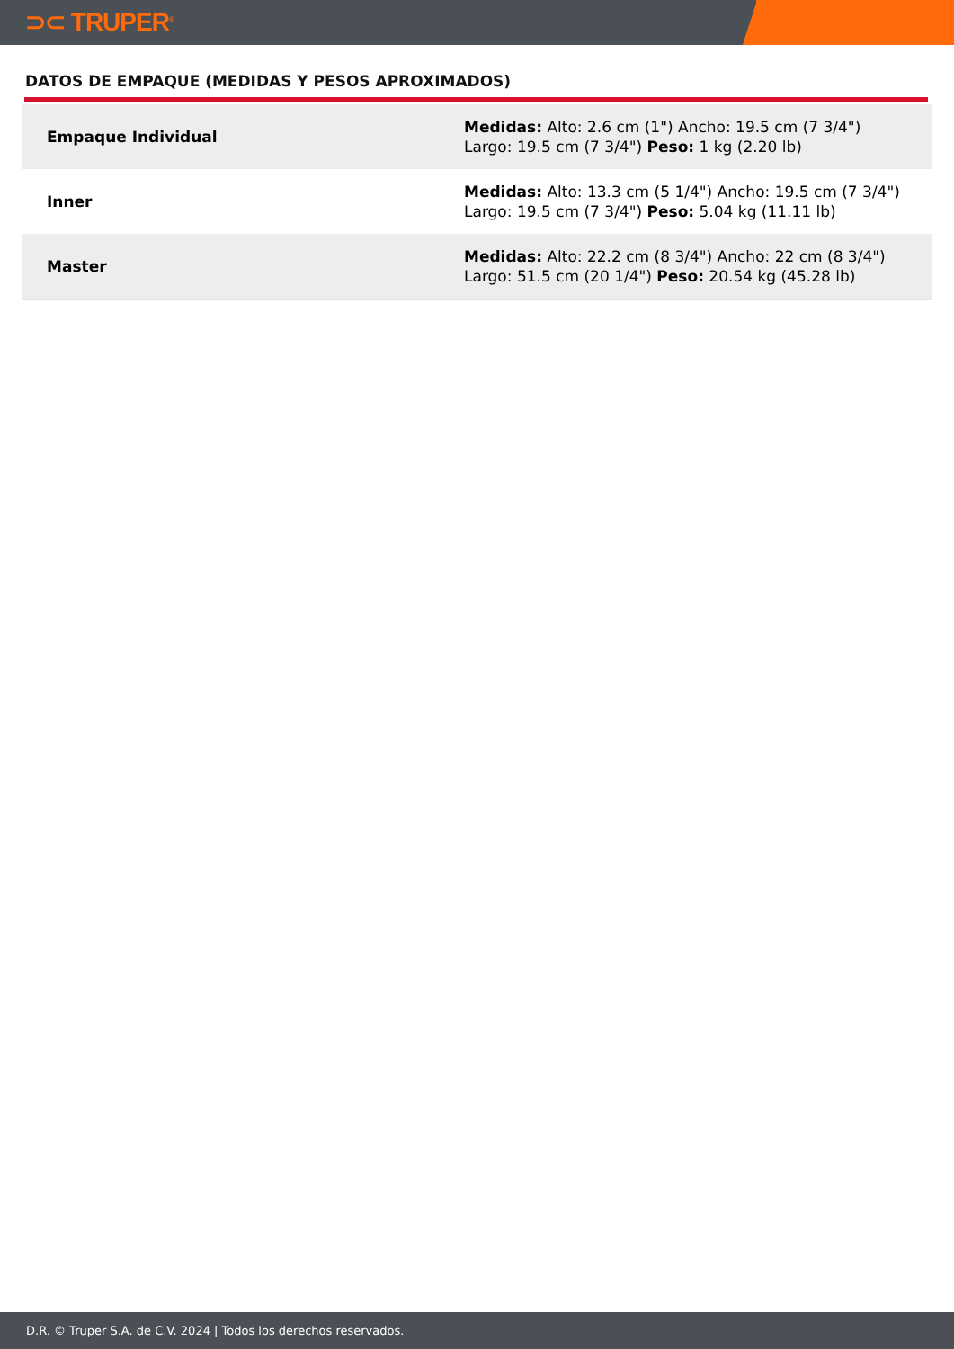⊃⊂ TRUPER<sup>®</sup>
DATOS DE EMPAQUE (MEDIDAS Y PESOS APROXIMADOS)
| Empaque Individual | Medidas: Alto: 2.6 cm (1") Ancho: 19.5 cm (7 3/4") Largo: 19.5 cm (7 3/4") Peso: 1 kg (2.20 lb) |
| Inner | Medidas: Alto: 13.3 cm (5 1/4") Ancho: 19.5 cm (7 3/4") Largo: 19.5 cm (7 3/4") Peso: 5.04 kg (11.11 lb) |
| Master | Medidas: Alto: 22.2 cm (8 3/4") Ancho: 22 cm (8 3/4") Largo: 51.5 cm (20 1/4") Peso: 20.54 kg (45.28 lb) |
D.R. © Truper S.A. de C.V. 2024 | Todos los derechos reservados.